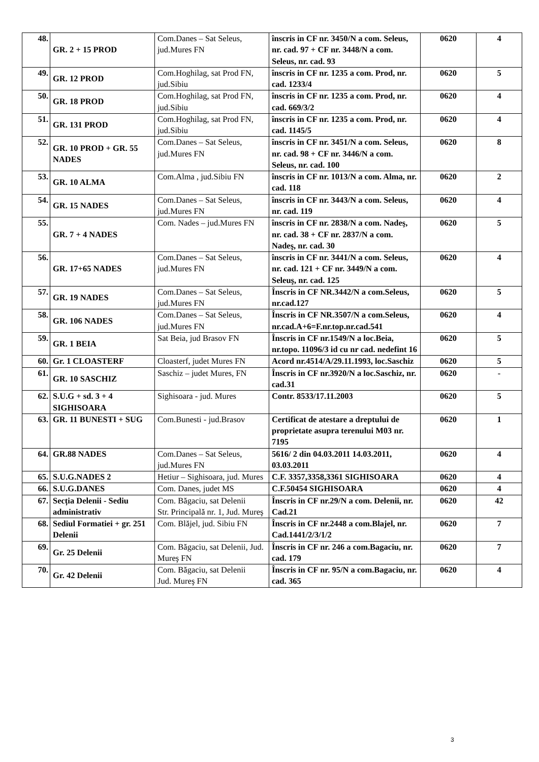| 48. | GR. 2 + 15 PROD | Com.Danes – Sat Seleus, jud.Mures FN | înscris in CF nr. 3450/N a com. Seleus, nr. cad. 97 + CF nr. 3448/N a com. Seleus, nr. cad. 93 | 0620 | 4 |
| 49. | GR. 12 PROD | Com.Hoghilag, sat Prod FN, jud.Sibiu | înscris in CF nr. 1235 a com. Prod, nr. cad. 1233/4 | 0620 | 5 |
| 50. | GR. 18 PROD | Com.Hoghilag, sat Prod FN, jud.Sibiu | înscris in CF nr. 1235 a com. Prod, nr. cad. 669/3/2 | 0620 | 4 |
| 51. | GR. 131 PROD | Com.Hoghilag, sat Prod FN, jud.Sibiu | înscris in CF nr. 1235 a com. Prod, nr. cad. 1145/5 | 0620 | 4 |
| 52. | GR. 10 PROD + GR. 55 NADES | Com.Danes – Sat Seleus, jud.Mures FN | înscris in CF nr. 3451/N a com. Seleus, nr. cad. 98 + CF nr. 3446/N a com. Seleus, nr. cad. 100 | 0620 | 8 |
| 53. | GR. 10 ALMA | Com.Alma , jud.Sibiu FN | înscris in CF nr. 1013/N a com. Alma, nr. cad. 118 | 0620 | 2 |
| 54. | GR. 15 NADES | Com.Danes – Sat Seleus, jud.Mures FN | înscris in CF nr. 3443/N a com. Seleus, nr. cad. 119 | 0620 | 4 |
| 55. | GR. 7 + 4 NADES | Com. Nades – jud.Mures FN | înscris in CF nr. 2838/N a com. Nadeş, nr. cad. 38 + CF nr. 2837/N a com. Nadeş, nr. cad. 30 | 0620 | 5 |
| 56. | GR. 17+65 NADES | Com.Danes – Sat Seleus, jud.Mures FN | înscris in CF nr. 3441/N a com. Seleus, nr. cad. 121 + CF nr. 3449/N a com. Seleuş, nr. cad. 125 | 0620 | 4 |
| 57. | GR. 19 NADES | Com.Danes – Sat Seleus, jud.Mures FN | Înscris in CF NR.3442/N a com.Seleus, nr.cad.127 | 0620 | 5 |
| 58. | GR. 106 NADES | Com.Danes – Sat Seleus, jud.Mures FN | Înscris in CF NR.3507/N a com.Seleus, nr.cad.A+6=F.nr.top.nr.cad.541 | 0620 | 4 |
| 59. | GR. 1 BEIA | Sat Beia, jud Brasov FN | Înscris in CF nr.1549/N a loc.Beia, nr.topo. 11096/3 id cu nr cad. nedefint 16 | 0620 | 5 |
| 60. | Gr. 1 CLOASTERF | Cloasterf, judet Mures FN | Acord nr.4514/A/29.11.1993, loc.Saschiz | 0620 | 5 |
| 61. | GR. 10 SASCHIZ | Saschiz – judet Mures, FN | Înscris in CF nr.3920/N a loc.Saschiz, nr. cad.31 | 0620 | - |
| 62. | S.U.G + sd. 3 + 4 SIGHISOARA | Sighisoara - jud. Mures | Contr. 8533/17.11.2003 | 0620 | 5 |
| 63. | GR. 11 BUNESTI + SUG | Com.Bunesti - jud.Brasov | Certificat de atestare a dreptului de proprietate asupra terenului M03 nr. 7195 | 0620 | 1 |
| 64. | GR.88 NADES | Com.Danes – Sat Seleus, jud.Mures FN | 5616/ 2 din 04.03.2011 14.03.2011, 03.03.2011 | 0620 | 4 |
| 65. | S.U.G.NADES 2 | Hetiur – Sighisoara, jud. Mures | C.F. 3357,3358,3361 SIGHISOARA | 0620 | 4 |
| 66. | S.U.G.DANES | Com. Danes, judet MS | C.F.50454 SIGHISOARA | 0620 | 4 |
| 67. | Secția Delenii - Sediu administrativ | Com. Băgaciu, sat Delenii Str. Principală nr. 1, Jud. Mureş | Înscris in CF nr.29/N a com. Delenii, nr. Cad.21 | 0620 | 42 |
| 68. | Sediul Formatiei + gr. 251 Delenii | Com. Blăjel, jud. Sibiu FN | Înscris in CF nr.2448 a com.Blajel, nr. Cad.1441/2/3/1/2 | 0620 | 7 |
| 69. | Gr. 25 Delenii | Com. Băgaciu, sat Delenii, Jud. Mureş FN | Înscris in CF nr. 246 a com.Bagaciu, nr. cad. 179 | 0620 | 7 |
| 70. | Gr. 42 Delenii | Com. Băgaciu, sat Delenii Jud. Mureş FN | Înscris in CF nr. 95/N a com.Bagaciu, nr. cad. 365 | 0620 | 4 |
3